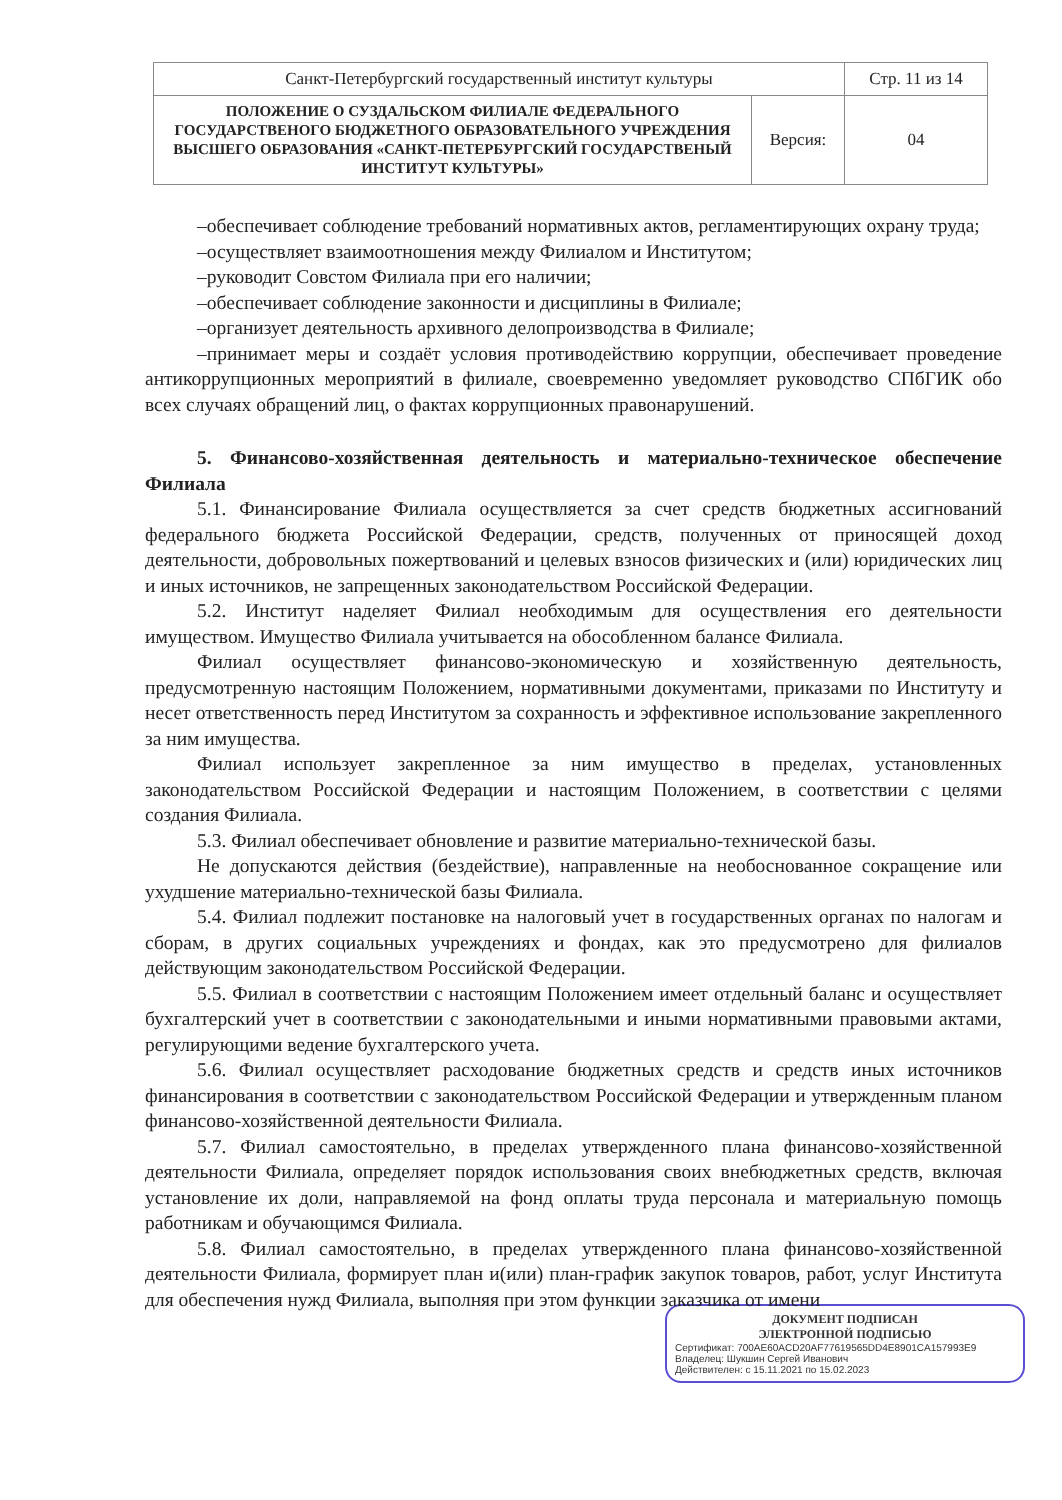| Санкт-Петербургский государственный институт культуры | | Стр. 11 из 14 |
| ПОЛОЖЕНИЕ О СУЗДАЛЬСКОМ ФИЛИАЛЕ ФЕДЕРАЛЬНОГО ГОСУДАРСТВЕНОГО БЮДЖЕТНОГО ОБРАЗОВАТЕЛЬНОГО УЧРЕЖДЕНИЯ ВЫСШЕГО ОБРАЗОВАНИЯ «САНКТ-ПЕТЕРБУРГСКИЙ ГОСУДАРСТВЕНЫЙ ИНСТИТУТ КУЛЬТУРЫ» | Версия: | 04 |
–обеспечивает соблюдение требований нормативных актов, регламентирующих охрану труда;
–осуществляет взаимоотношения между Филиалом и Институтом;
–руководит Совстом Филиала при его наличии;
–обеспечивает соблюдение законности и дисциплины в Филиале;
–организует деятельность архивного делопроизводства в Филиале;
–принимает меры и создаёт условия противодействию коррупции, обеспечивает проведение антикоррупционных мероприятий в филиале, своевременно уведомляет руководство СПбГИК обо всех случаях обращений лиц, о фактах коррупционных правонарушений.
5. Финансово-хозяйственная деятельность и материально-техническое обеспечение Филиала
5.1. Финансирование Филиала осуществляется за счет средств бюджетных ассигнований федерального бюджета Российской Федерации, средств, полученных от приносящей доход деятельности, добровольных пожертвований и целевых взносов физических и (или) юридических лиц и иных источников, не запрещенных законодательством Российской Федерации.
5.2. Институт наделяет Филиал необходимым для осуществления его деятельности имуществом. Имущество Филиала учитывается на обособленном балансе Филиала.
Филиал осуществляет финансово-экономическую и хозяйственную деятельность, предусмотренную настоящим Положением, нормативными документами, приказами по Институту и несет ответственность перед Институтом за сохранность и эффективное использование закрепленного за ним имущества.
Филиал использует закрепленное за ним имущество в пределах, установленных законодательством Российской Федерации и настоящим Положением, в соответствии с целями создания Филиала.
5.3. Филиал обеспечивает обновление и развитие материально-технической базы.
Не допускаются действия (бездействие), направленные на необоснованное сокращение или ухудшение материально-технической базы Филиала.
5.4. Филиал подлежит постановке на налоговый учет в государственных органах по налогам и сборам, в других социальных учреждениях и фондах, как это предусмотрено для филиалов действующим законодательством Российской Федерации.
5.5. Филиал в соответствии с настоящим Положением имеет отдельный баланс и осуществляет бухгалтерский учет в соответствии с законодательными и иными нормативными правовыми актами, регулирующими ведение бухгалтерского учета.
5.6. Филиал осуществляет расходование бюджетных средств и средств иных источников финансирования в соответствии с законодательством Российской Федерации и утвержденным планом финансово-хозяйственной деятельности Филиала.
5.7. Филиал самостоятельно, в пределах утвержденного плана финансово-хозяйственной деятельности Филиала, определяет порядок использования своих внебюджетных средств, включая установление их доли, направляемой на фонд оплаты труда персонала и материальную помощь работникам и обучающимся Филиала.
5.8. Филиал самостоятельно, в пределах утвержденного плана финансово-хозяйственной деятельности Филиала, формирует план и(или) план-график закупок товаров, работ, услуг Института для обеспечения нужд Филиала, выполняя при этом функции заказчика от имени
ДОКУМЕНТ ПОДПИСАН
ЭЛЕКТРОННОЙ ПОДПИСЬЮ
Сертификат: 700AE60ACD20AF77619565DD4E8901CA157993E9
Владелец: Шукшин Сергей Иванович
Действителен: с 15.11.2021 по 15.02.2023